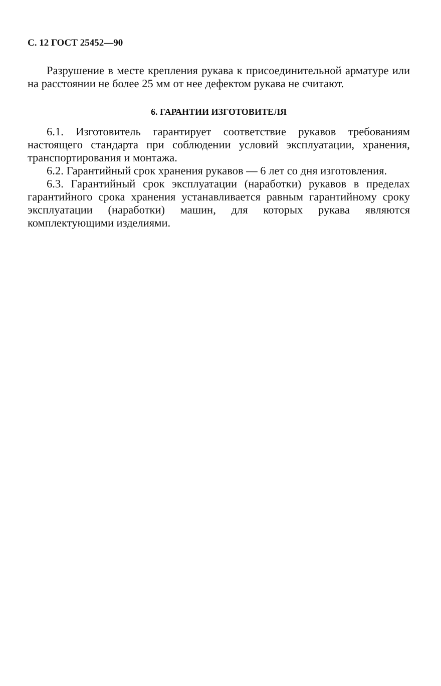С. 12 ГОСТ 25452—90
Разрушение в месте крепления рукава к присоединительной арматуре или на расстоянии не более 25 мм от нее дефектом рукава не считают.
6. ГАРАНТИИ ИЗГОТОВИТЕЛЯ
6.1. Изготовитель гарантирует соответствие рукавов требованиям настоящего стандарта при соблюдении условий эксплуатации, хранения, транспортирования и монтажа.
6.2. Гарантийный срок хранения рукавов — 6 лет со дня изготовления.
6.3. Гарантийный срок эксплуатации (наработки) рукавов в пределах гарантийного срока хранения устанавливается равным гарантийному сроку эксплуатации (наработки) машин, для которых рукава являются комплектующими изделиями.